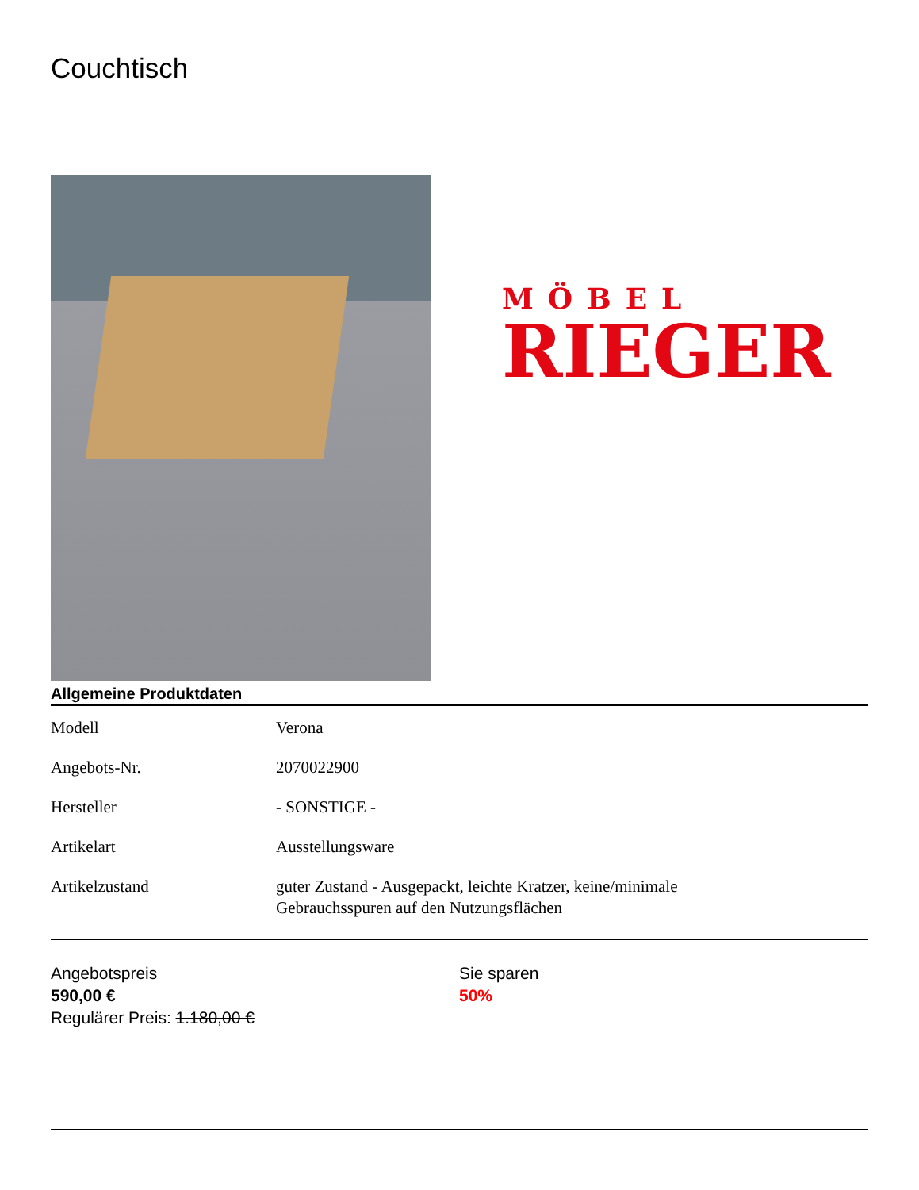Couchtisch
MÖBEL
RIEGER
Allgemeine Produktdaten
| Modell | Verona |
| Angebots-Nr. | 2070022900 |
| Hersteller | - SONSTIGE - |
| Artikelart | Ausstellungsware |
| Artikelzustand | guter Zustand - Ausgepackt, leichte Kratzer, keine/minimale Gebrauchsspuren auf den Nutzungsflächen |
Angebotspreis
590,00 €
Regulärer Preis: 1.180,00 €
Sie sparen
50%